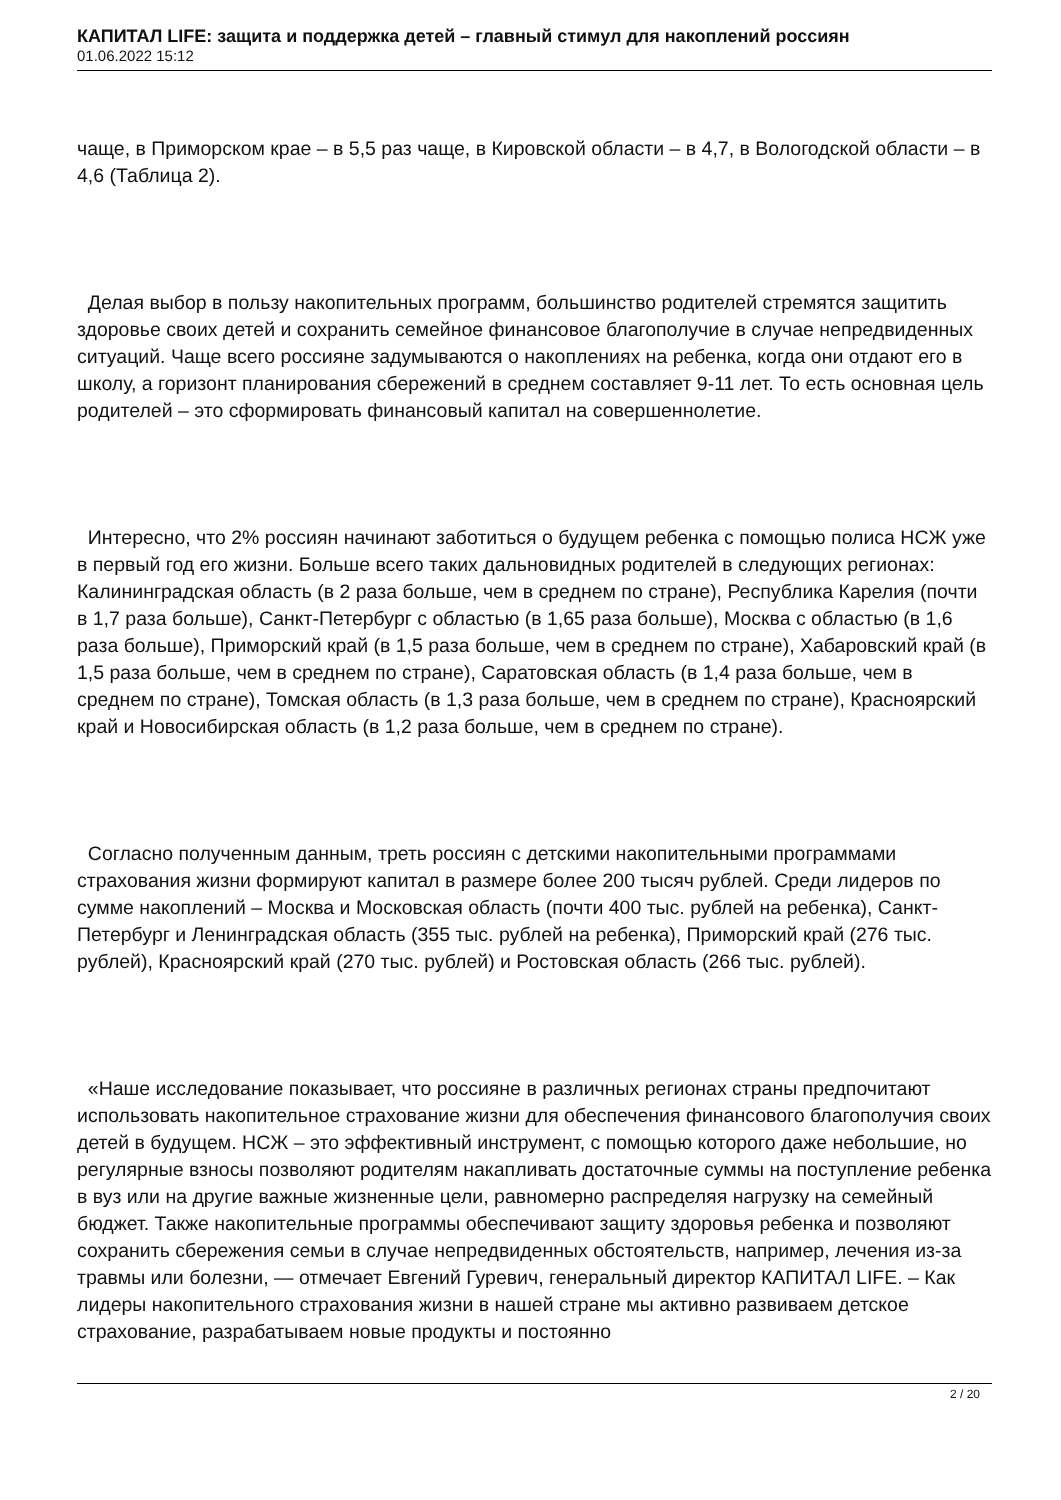КАПИТАЛ LIFE: защита и поддержка детей – главный стимул для накоплений россиян
01.06.2022 15:12
чаще, в Приморском крае – в 5,5 раз чаще, в Кировской области – в 4,7, в Вологодской области – в 4,6 (Таблица 2).
Делая выбор в пользу накопительных программ, большинство родителей стремятся защитить здоровье своих детей и сохранить семейное финансовое благополучие в случае непредвиденных ситуаций. Чаще всего россияне задумываются о накоплениях на ребенка, когда они отдают его в школу, а горизонт планирования сбережений в среднем составляет 9-11 лет. То есть основная цель родителей – это сформировать финансовый капитал на совершеннолетие.
Интересно, что 2% россиян начинают заботиться о будущем ребенка с помощью полиса НСЖ уже в первый год его жизни. Больше всего таких дальновидных родителей в следующих регионах: Калининградская область (в 2 раза больше, чем в среднем по стране), Республика Карелия (почти в 1,7 раза больше), Санкт-Петербург с областью (в 1,65 раза больше), Москва с областью (в 1,6 раза больше), Приморский край (в 1,5 раза больше, чем в среднем по стране), Хабаровский край (в 1,5 раза больше, чем в среднем по стране), Саратовская область (в 1,4 раза больше, чем в среднем по стране), Томская область (в 1,3 раза больше, чем в среднем по стране), Красноярский край и Новосибирская область (в 1,2 раза больше, чем в среднем по стране).
Согласно полученным данным, треть россиян с детскими накопительными программами страхования жизни формируют капитал в размере более 200 тысяч рублей. Среди лидеров по сумме накоплений – Москва и Московская область (почти 400 тыс. рублей на ребенка), Санкт-Петербург и Ленинградская область (355 тыс. рублей на ребенка), Приморский край (276 тыс. рублей), Красноярский край (270 тыс. рублей) и Ростовская область (266 тыс. рублей).
«Наше исследование показывает, что россияне в различных регионах страны предпочитают использовать накопительное страхование жизни для обеспечения финансового благополучия своих детей в будущем. НСЖ – это эффективный инструмент, с помощью которого даже небольшие, но регулярные взносы позволяют родителям накапливать достаточные суммы на поступление ребенка в вуз или на другие важные жизненные цели, равномерно распределяя нагрузку на семейный бюджет. Также накопительные программы обеспечивают защиту здоровья ребенка и позволяют сохранить сбережения семьи в случае непредвиденных обстоятельств, например, лечения из-за травмы или болезни, — отмечает Евгений Гуревич, генеральный директор КАПИТАЛ LIFE. – Как лидеры накопительного страхования жизни в нашей стране мы активно развиваем детское страхование, разрабатываем новые продукты и постоянно
2 / 20